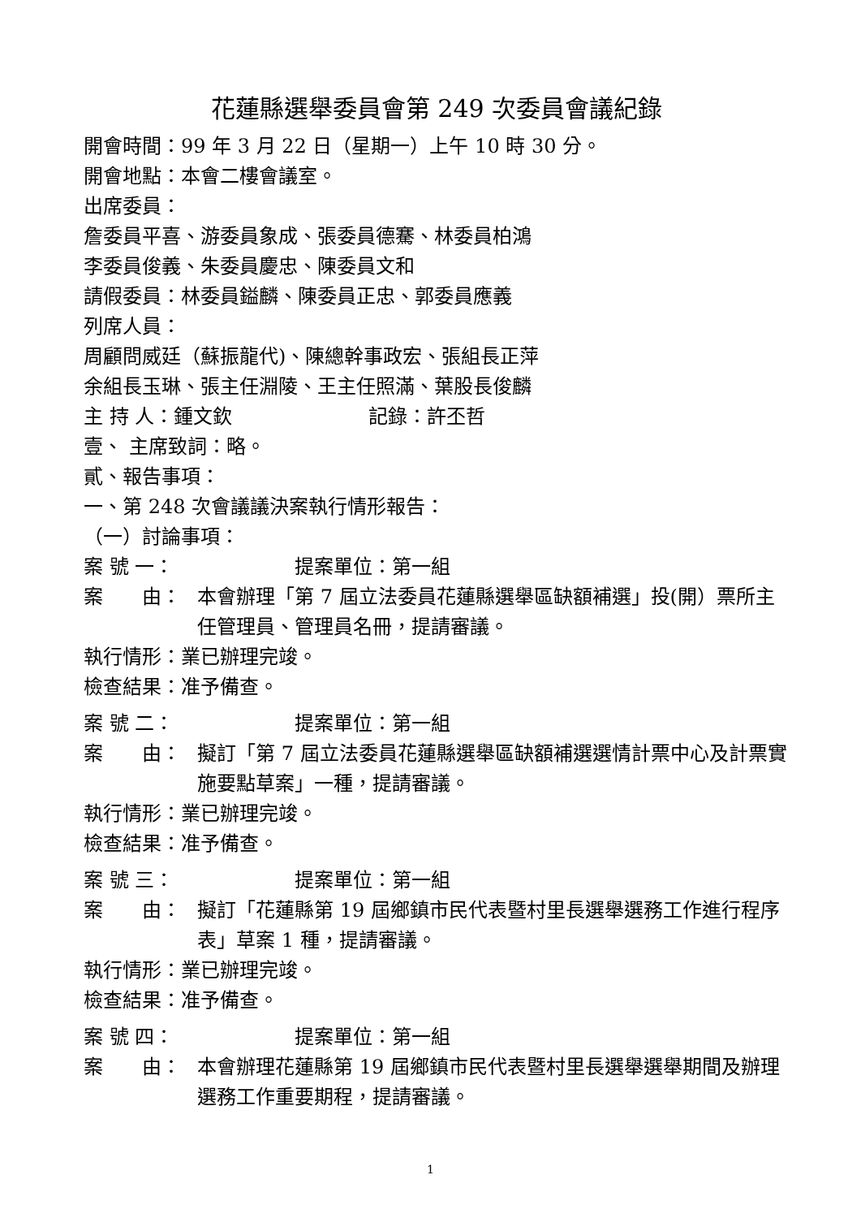花蓮縣選舉委員會第 249 次委員會議紀錄
開會時間：99 年 3 月 22 日（星期一）上午 10 時 30 分。
開會地點：本會二樓會議室。
出席委員：
詹委員平喜、游委員象成、張委員德騫、林委員柏鴻
李委員俊義、朱委員慶忠、陳委員文和
請假委員：林委員鎰麟、陳委員正忠、郭委員應義
列席人員：
周顧問威廷（蘇振龍代)、陳總幹事政宏、張組長正萍
余組長玉琳、張主任淵陵、王主任照滿、葉股長俊麟
主 持 人：鍾文欽　　　　　　　記錄：許丕哲
壹、 主席致詞：略。
貳、報告事項：
一、第 248 次會議議決案執行情形報告：
（一）討論事項：
案 號 一： 提案單位：第一組
案　　由： 本會辦理「第 7 屆立法委員花蓮縣選舉區缺額補選」投(開）票所主任管理員、管理員名冊，提請審議。
執行情形：業已辦理完竣。
檢查結果：准予備查。
案 號 二： 提案單位：第一組
案　　由： 擬訂「第 7 屆立法委員花蓮縣選舉區缺額補選選情計票中心及計票實施要點草案」一種，提請審議。
執行情形：業已辦理完竣。
檢查結果：准予備查。
案 號 三： 提案單位：第一組
案　　由： 擬訂「花蓮縣第 19 屆鄉鎮市民代表暨村里長選舉選務工作進行程序表」草案 1 種，提請審議。
執行情形：業已辦理完竣。
檢查結果：准予備查。
案 號 四： 提案單位：第一組
案　　由： 本會辦理花蓮縣第 19 屆鄉鎮市民代表暨村里長選舉選舉期間及辦理選務工作重要期程，提請審議。
1